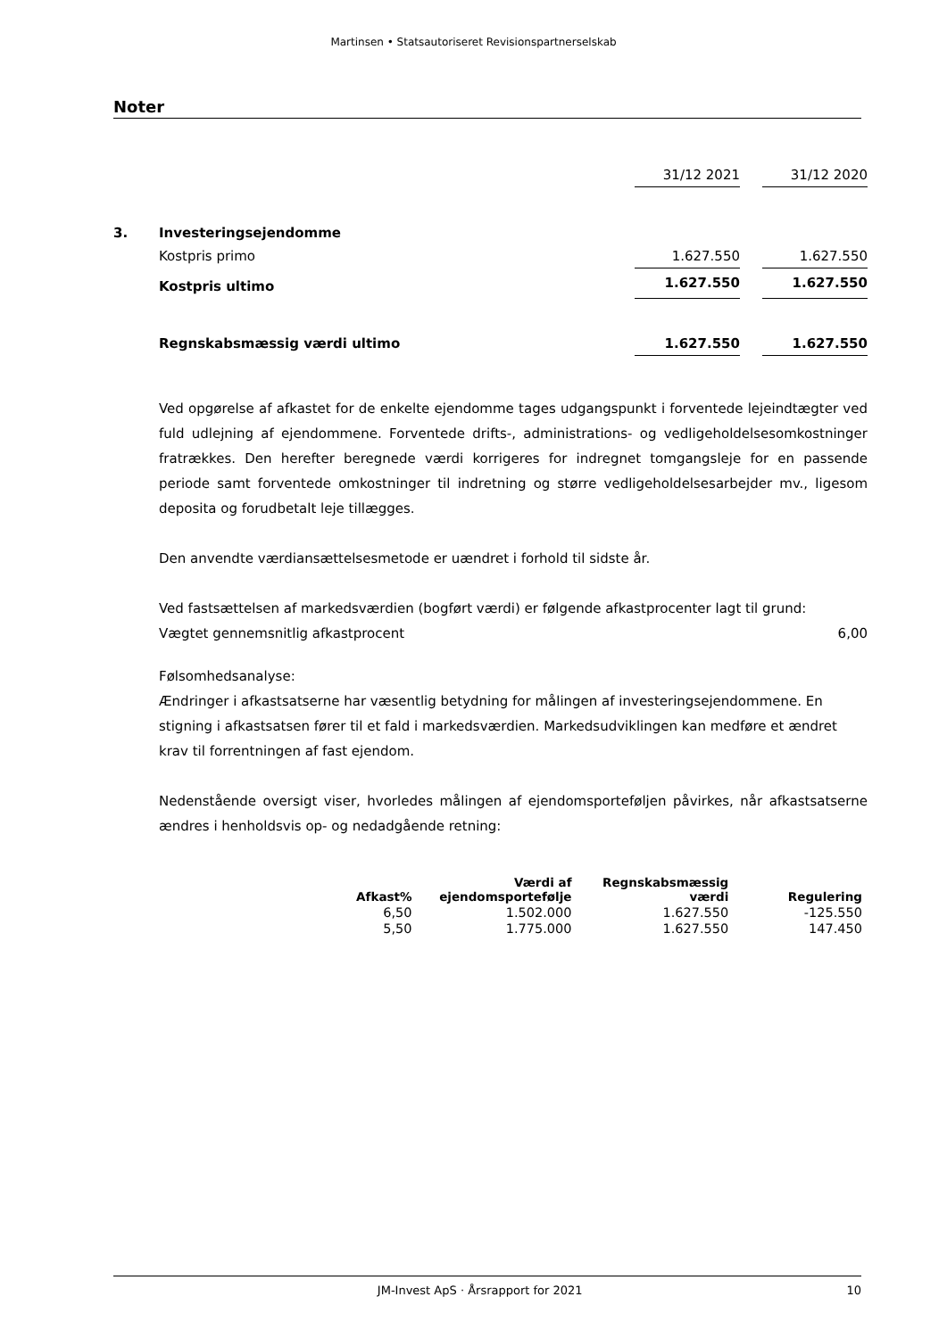Martinsen • Statsautoriseret Revisionspartnerselskab
Noter
| | | 31/12 2021 | | 31/12 2020 |
| 3. | Investeringsejendomme | | | |
| | Kostpris primo | 1.627.550 | | 1.627.550 |
| | Kostpris ultimo | 1.627.550 | | 1.627.550 |
| | Regnskabsmæssig værdi ultimo | 1.627.550 | | 1.627.550 |
Ved opgørelse af afkastet for de enkelte ejendomme tages udgangspunkt i forventede lejeindtægter ved fuld udlejning af ejendommene. Forventede drifts-, administrations- og vedligeholdelsesomkostninger fratrækkes. Den herefter beregnede værdi korrigeres for indregnet tomgangsleje for en passende periode samt forventede omkostninger til indretning og større vedligeholdelsesarbejder mv., ligesom deposita og forudbetalt leje tillægges.
Den anvendte værdiansættelsesmetode er uændret i forhold til sidste år.
Ved fastsættelsen af markedsværdien (bogført værdi) er følgende afkastprocenter lagt til grund:
Vægtet gennemsnitlig afkastprocent 6,00
Følsomhedsanalyse:
Ændringer i afkastsatserne har væsentlig betydning for målingen af investeringsejendommene. En stigning i afkastsatsen fører til et fald i markedsværdien. Markedsudviklingen kan medføre et ændret krav til forrentningen af fast ejendom.
Nedenstående oversigt viser, hvorledes målingen af ejendomsporteføljen påvirkes, når afkastsatserne ændres i henholdsvis op- og nedadgående retning:
| Afkast% | Værdi af ejendomsportefølje | Regnskabsmæssig værdi | Regulering |
| --- | --- | --- | --- |
| 6,50 | 1.502.000 | 1.627.550 | -125.550 |
| 5,50 | 1.775.000 | 1.627.550 | 147.450 |
JM-Invest ApS · Årsrapport for 2021 10